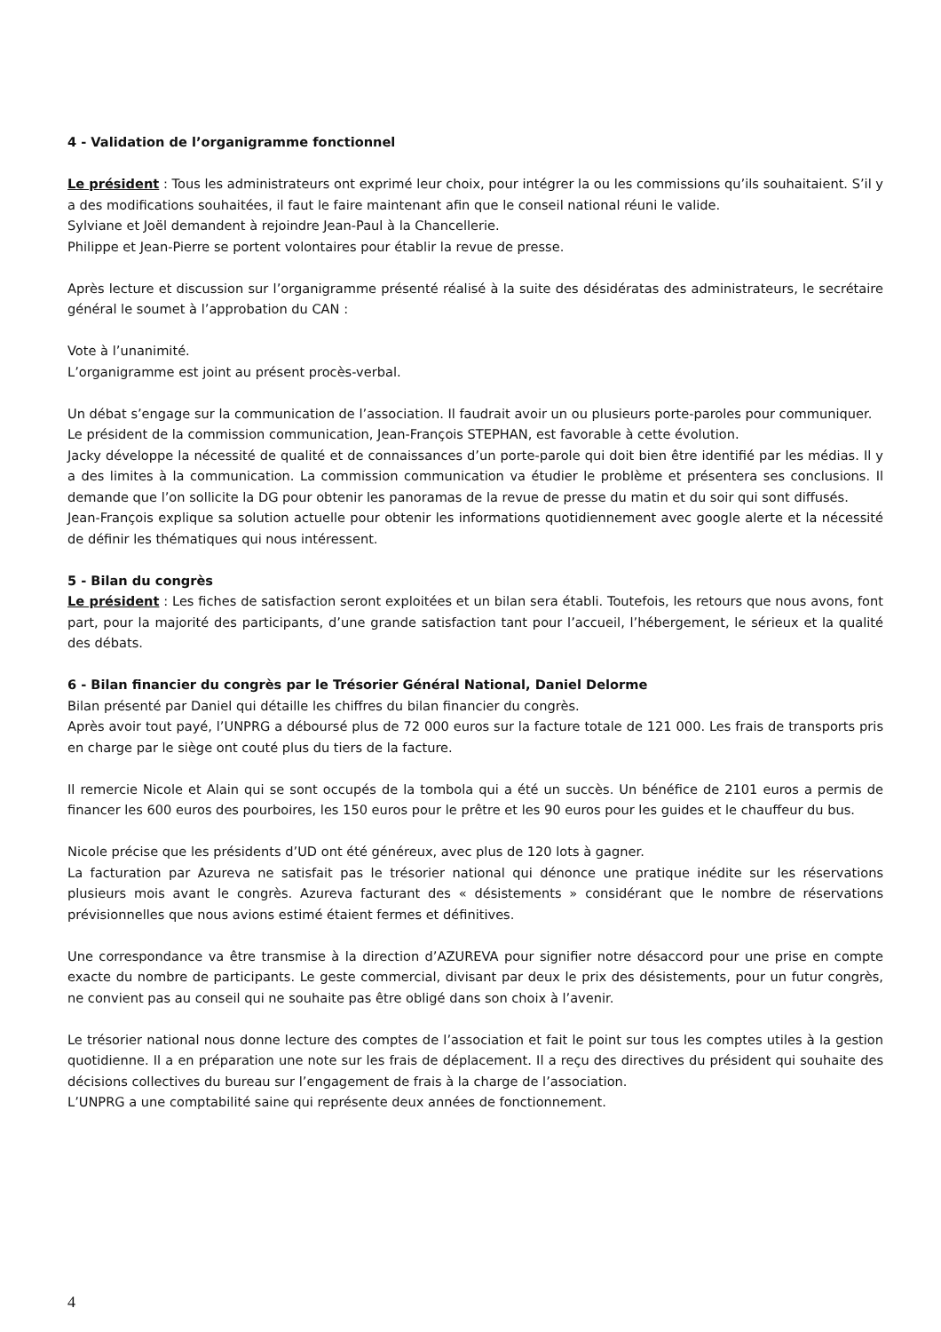4 - Validation de l’organigramme fonctionnel
Le président : Tous les administrateurs ont exprimé leur choix, pour intégrer la ou les commissions qu’ils souhaitaient. S’il y a des modifications souhaitées, il faut le faire maintenant afin que le conseil national réuni le valide.
Sylviane et Joël demandent à rejoindre Jean-Paul à la Chancellerie.
Philippe et Jean-Pierre se portent volontaires pour établir la revue de presse.
Après lecture et discussion sur l’organigramme présenté réalisé à la suite des désidératas des administrateurs, le secrétaire général le soumet à l’approbation du CAN :
Vote à l’unanimité.
L’organigramme est joint au présent procès-verbal.
Un débat s’engage sur la communication de l’association. Il faudrait avoir un ou plusieurs porte-paroles pour communiquer.
Le président de la commission communication, Jean-François STEPHAN, est favorable à cette évolution.
Jacky développe la nécessité de qualité et de connaissances d’un porte-parole qui doit bien être identifié par les médias. Il y a des limites à la communication. La commission communication va étudier le problème et présentera ses conclusions. Il demande que l’on sollicite la DG pour obtenir les panoramas de la revue de presse du matin et du soir qui sont diffusés.
Jean-François explique sa solution actuelle pour obtenir les informations quotidiennement avec google alerte et la nécessité de définir les thématiques qui nous intéressent.
5 - Bilan du congrès
Le président : Les fiches de satisfaction seront exploitées et un bilan sera établi. Toutefois, les retours que nous avons, font part, pour la majorité des participants, d’une grande satisfaction tant pour l’accueil, l’hébergement, le sérieux et la qualité des débats.
6 - Bilan financier du congrès par le Trésorier Général National, Daniel Delorme
Bilan présenté par Daniel qui détaille les chiffres du bilan financier du congrès.
Après avoir tout payé, l’UNPRG a déboursé plus de 72 000 euros sur la facture totale de 121 000. Les frais de transports pris en charge par le siège ont couté plus du tiers de la facture.
Il remercie Nicole et Alain qui se sont occupés de la tombola qui a été un succès. Un bénéfice de 2101 euros a permis de financer les 600 euros des pourboires, les 150 euros pour le prêtre et les 90 euros pour les guides et le chauffeur du bus.
Nicole précise que les présidents d’UD ont été généreux, avec plus de 120 lots à gagner.
La facturation par Azureva ne satisfait pas le trésorier national qui dénonce une pratique inédite sur les réservations plusieurs mois avant le congrès. Azureva facturant des « désistements » considérant que le nombre de réservations prévisionnelles que nous avions estimé étaient fermes et définitives.
Une correspondance va être transmise à la direction d’AZUREVA pour signifier notre désaccord pour une prise en compte exacte du nombre de participants. Le geste commercial, divisant par deux le prix des désistements, pour un futur congrès, ne convient pas au conseil qui ne souhaite pas être obligé dans son choix à l’avenir.
Le trésorier national nous donne lecture des comptes de l’association et fait le point sur tous les comptes utiles à la gestion quotidienne. Il a en préparation une note sur les frais de déplacement. Il a reçu des directives du président qui souhaite des décisions collectives du bureau sur l’engagement de frais à la charge de l’association.
L’UNPRG a une comptabilité saine qui représente deux années de fonctionnement.
4